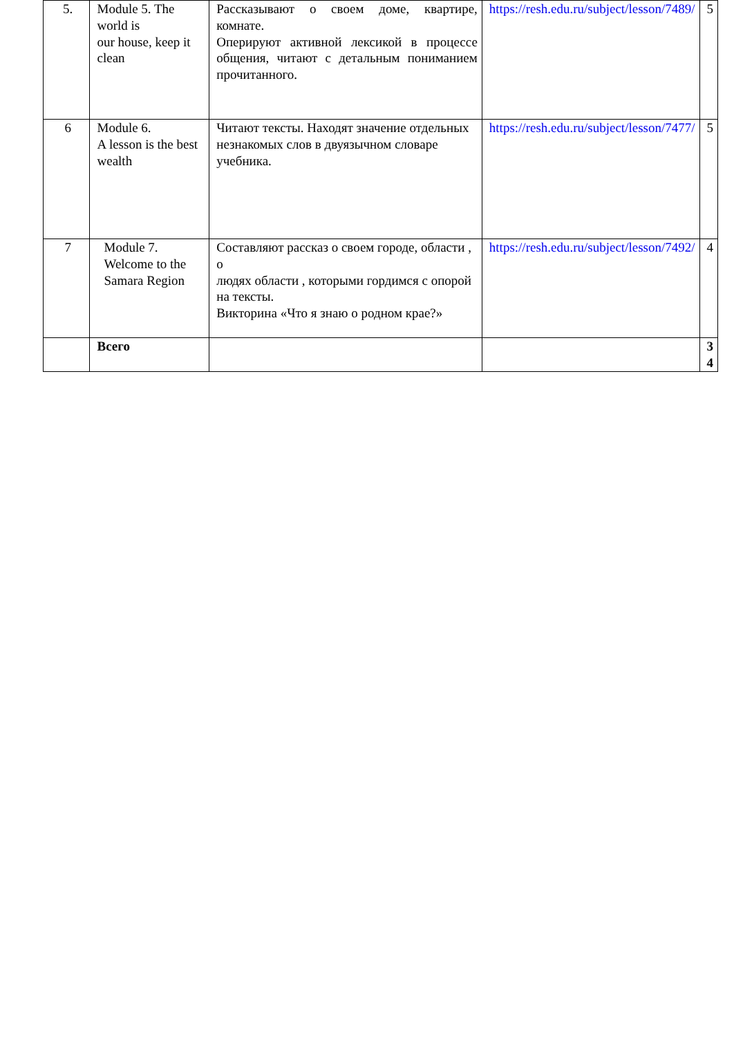| 5. | Module 5. The world is our house, keep it clean | Рассказывают о своем доме, квартире, комнате. Оперируют активной лексикой в процессе общения, читают с детальным пониманием прочитанного. | https://resh.edu.ru/subject/lesson/7489/ | 5 |
| 6 | Module 6. A lesson is the best wealth | Читают тексты. Находят значение отдельных незнакомых слов в двуязычном словаре учебника. | https://resh.edu.ru/subject/lesson/7477/ | 5 |
| 7 | Module 7. Welcome to the Samara Region | Составляют рассказ о своем городе, области , о людях области , которыми гордимся с опорой на тексты. Викторина «Что я знаю о родном крае?» | https://resh.edu.ru/subject/lesson/7492/ | 4 |
| | Всего | | | 3 4 |